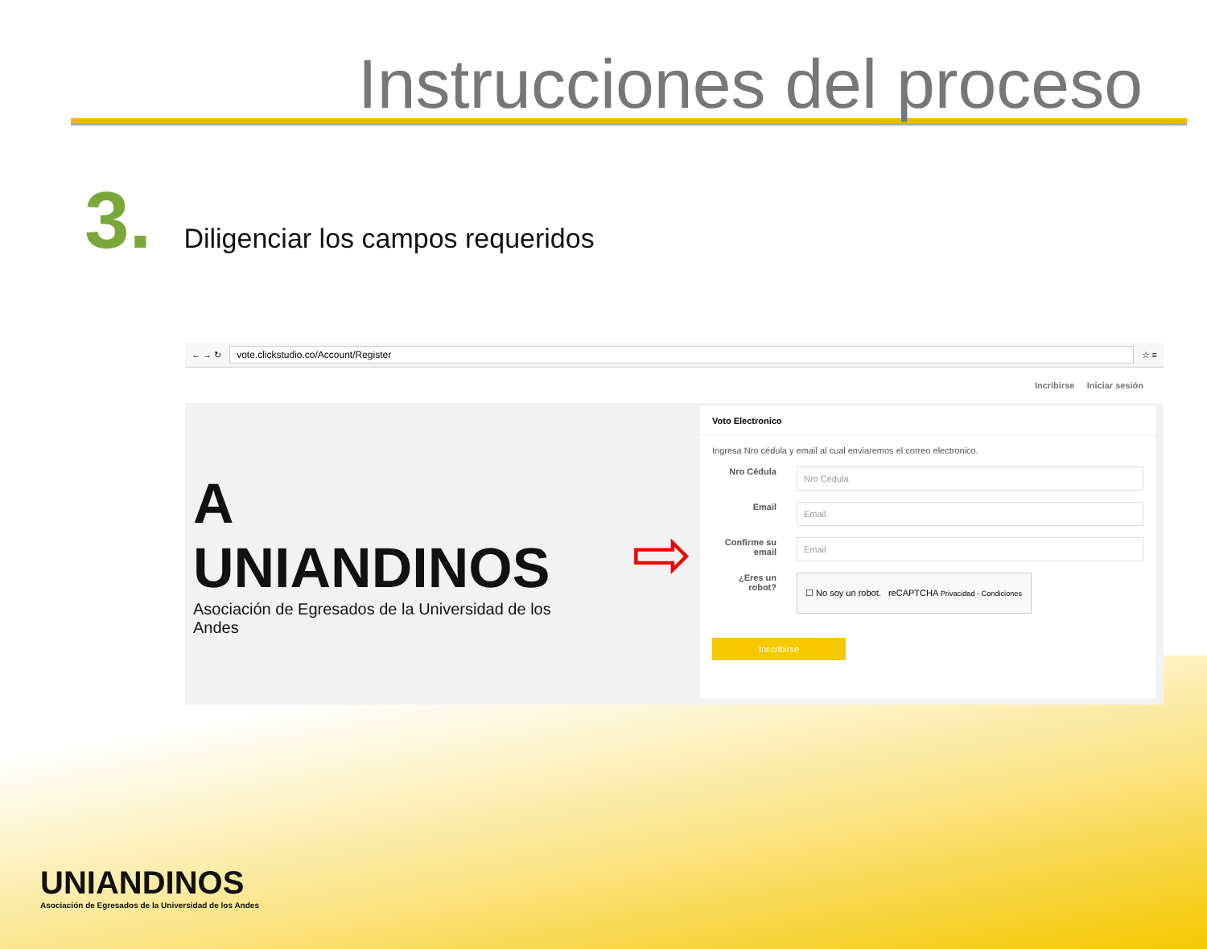Instrucciones del proceso
3.
Diligenciar los campos requeridos
← → ↻ vote.clickstudio.co/Account/Register ☆ ≡
Incribirse Iniciar sesión
A UNIANDINOS
Asociación de Egresados de la Universidad de los Andes
⇨
Voto Electronico
Ingresa Nro cédula y email al cual enviaremos el correo electronico.
Nro Cédula
Nro Cédula
Email
Email
Confirme su email
Email
¿Eres un robot?
☐ No soy un robot. reCAPTCHA Privacidad - Condiciones
Inscribirse
UNIANDINOS
Asociación de Egresados de la Universidad de los Andes